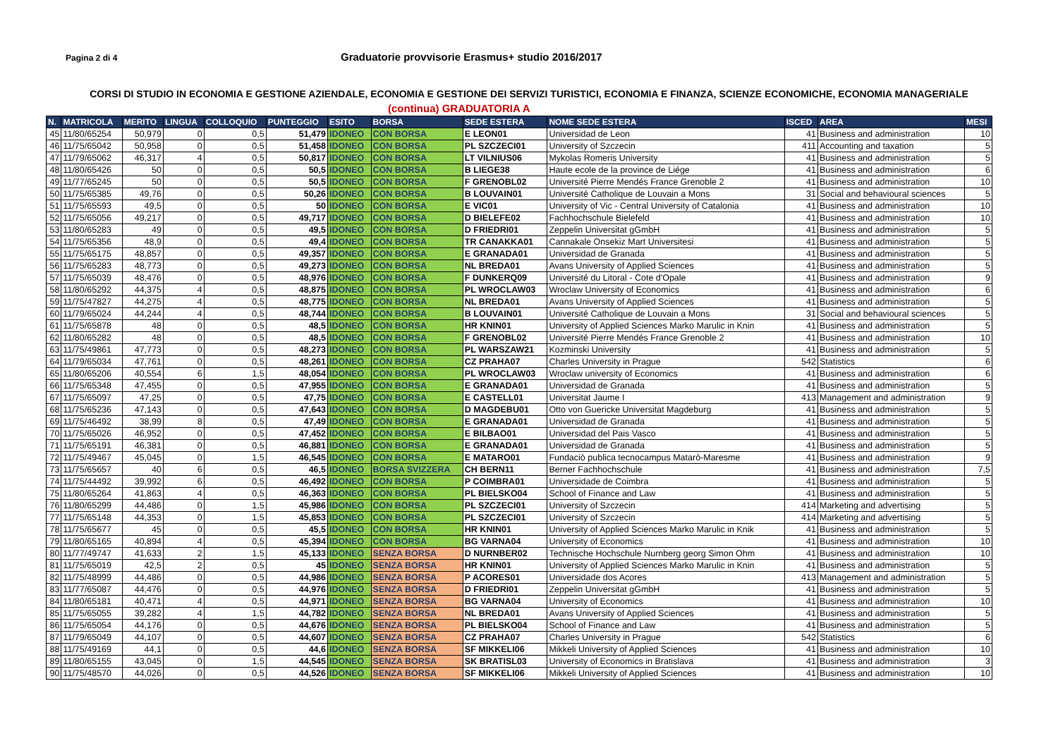Pagina 2 di 4
Graduatorie provvisorie Erasmus+ studio 2016/2017
CORSI DI STUDIO IN ECONOMIA E GESTIONE AZIENDALE, ECONOMIA E GESTIONE DEI SERVIZI TURISTICI, ECONOMIA E FINANZA, SCIENZE ECONOMICHE, ECONOMIA MANAGERIALE
(continua) GRADUATORIA A
| N. | MATRICOLA | MERITO | LINGUA | COLLOQUIO | PUNTEGGIO | ESITO | BORSA | SEDE ESTERA | NOME SEDE ESTERA | ISCED | AREA | MESI |
| --- | --- | --- | --- | --- | --- | --- | --- | --- | --- | --- | --- | --- |
| 45 | 11/80/65254 | 50,979 | 0 | 0,5 | 51,479 | IDONEO | CON BORSA | E LEON01 | Universidad de Leon | 41 | Business and administration | 10 |
| 46 | 11/75/65042 | 50,958 | 0 | 0,5 | 51,458 | IDONEO | CON BORSA | PL SZCZECI01 | University of Szczecin | 411 | Accounting and taxation | 5 |
| 47 | 11/79/65062 | 46,317 | 4 | 0,5 | 50,817 | IDONEO | CON BORSA | LT VILNIUS06 | Mykolas Romeris University | 41 | Business and administration | 5 |
| 48 | 11/80/65426 | 50 | 0 | 0,5 | 50,5 | IDONEO | CON BORSA | B LIEGE38 | Haute ecole de la province de Liége | 41 | Business and administration | 6 |
| 49 | 11/77/65245 | 50 | 0 | 0,5 | 50,5 | IDONEO | CON BORSA | F GRENOBL02 | Université Pierre Mendés France Grenoble 2 | 41 | Business and administration | 10 |
| 50 | 11/75/65385 | 49,76 | 0 | 0,5 | 50,26 | IDONEO | CON BORSA | B LOUVAIN01 | Université Catholique de Louvain a Mons | 31 | Social and behavioural sciences | 5 |
| 51 | 11/75/65593 | 49,5 | 0 | 0,5 | 50 | IDONEO | CON BORSA | E VIC01 | University of Vic - Central University of Catalonia | 41 | Business and administration | 10 |
| 52 | 11/75/65056 | 49,217 | 0 | 0,5 | 49,717 | IDONEO | CON BORSA | D BIELEFE02 | Fachhochschule Bielefeld | 41 | Business and administration | 10 |
| 53 | 11/80/65283 | 49 | 0 | 0,5 | 49,5 | IDONEO | CON BORSA | D FRIEDRI01 | Zeppelin Universitat gGmbH | 41 | Business and administration | 5 |
| 54 | 11/75/65356 | 48,9 | 0 | 0,5 | 49,4 | IDONEO | CON BORSA | TR CANAKKA01 | Cannakale Onsekiz Mart Universitesi | 41 | Business and administration | 5 |
| 55 | 11/75/65175 | 48,857 | 0 | 0,5 | 49,357 | IDONEO | CON BORSA | E GRANADA01 | Universidad de Granada | 41 | Business and administration | 5 |
| 56 | 11/75/65283 | 48,773 | 0 | 0,5 | 49,273 | IDONEO | CON BORSA | NL BREDA01 | Avans University of Applied Sciences | 41 | Business and administration | 5 |
| 57 | 11/75/65039 | 48,476 | 0 | 0,5 | 48,976 | IDONEO | CON BORSA | F DUNKERQ09 | Université du Litoral - Cote d'Opale | 41 | Business and administration | 9 |
| 58 | 11/80/65292 | 44,375 | 4 | 0,5 | 48,875 | IDONEO | CON BORSA | PL WROCLAW03 | Wroclaw University of Economics | 41 | Business and administration | 6 |
| 59 | 11/75/47827 | 44,275 | 4 | 0,5 | 48,775 | IDONEO | CON BORSA | NL BREDA01 | Avans University of Applied Sciences | 41 | Business and administration | 5 |
| 60 | 11/79/65024 | 44,244 | 4 | 0,5 | 48,744 | IDONEO | CON BORSA | B LOUVAIN01 | Université Catholique de Louvain a Mons | 31 | Social and behavioural sciences | 5 |
| 61 | 11/75/65878 | 48 | 0 | 0,5 | 48,5 | IDONEO | CON BORSA | HR KNIN01 | University of Applied Sciences Marko Marulic in Knin | 41 | Business and administration | 5 |
| 62 | 11/80/65282 | 48 | 0 | 0,5 | 48,5 | IDONEO | CON BORSA | F GRENOBL02 | Université Pierre Mendés France Grenoble 2 | 41 | Business and administration | 10 |
| 63 | 11/75/49861 | 47,773 | 0 | 0,5 | 48,273 | IDONEO | CON BORSA | PL WARSZAW21 | Kozminski University | 41 | Business and administration | 5 |
| 64 | 11/79/65034 | 47,761 | 0 | 0,5 | 48,261 | IDONEO | CON BORSA | CZ PRAHA07 | Charles University in Prague | 542 | Statistics | 6 |
| 65 | 11/80/65206 | 40,554 | 6 | 1,5 | 48,054 | IDONEO | CON BORSA | PL WROCLAW03 | Wroclaw university of Economics | 41 | Business and administration | 6 |
| 66 | 11/75/65348 | 47,455 | 0 | 0,5 | 47,955 | IDONEO | CON BORSA | E GRANADA01 | Universidad de Granada | 41 | Business and administration | 5 |
| 67 | 11/75/65097 | 47,25 | 0 | 0,5 | 47,75 | IDONEO | CON BORSA | E CASTELL01 | Universitat Jaume I | 413 | Management and administration | 9 |
| 68 | 11/75/65236 | 47,143 | 0 | 0,5 | 47,643 | IDONEO | CON BORSA | D MAGDEBU01 | Otto von Guericke Universitat Magdeburg | 41 | Business and administration | 5 |
| 69 | 11/75/46492 | 38,99 | 8 | 0,5 | 47,49 | IDONEO | CON BORSA | E GRANADA01 | Universidad de Granada | 41 | Business and administration | 5 |
| 70 | 11/75/65026 | 46,952 | 0 | 0,5 | 47,452 | IDONEO | CON BORSA | E BILBAO01 | Universidad del Pais Vasco | 41 | Business and administration | 5 |
| 71 | 11/75/65191 | 46,381 | 0 | 0,5 | 46,881 | IDONEO | CON BORSA | E GRANADA01 | Universidad de Granada | 41 | Business and administration | 5 |
| 72 | 11/75/49467 | 45,045 | 0 | 1,5 | 46,545 | IDONEO | CON BORSA | E MATARO01 | Fundaciò publica tecnocampus Matarò-Maresme | 41 | Business and administration | 9 |
| 73 | 11/75/65657 | 40 | 6 | 0,5 | 46,5 | IDONEO | BORSA SVIZZERA | CH BERN11 | Berner Fachhochschule | 41 | Business and administration | 7,5 |
| 74 | 11/75/44492 | 39,992 | 6 | 0,5 | 46,492 | IDONEO | CON BORSA | P COIMBRA01 | Universidade de Coimbra | 41 | Business and administration | 5 |
| 75 | 11/80/65264 | 41,863 | 4 | 0,5 | 46,363 | IDONEO | CON BORSA | PL BIELSKO04 | School of Finance and Law | 41 | Business and administration | 5 |
| 76 | 11/80/65299 | 44,486 | 0 | 1,5 | 45,986 | IDONEO | CON BORSA | PL SZCZECI01 | University of Szczecin | 414 | Marketing and advertising | 5 |
| 77 | 11/75/65148 | 44,353 | 0 | 1,5 | 45,853 | IDONEO | CON BORSA | PL SZCZECI01 | University of Szczecin | 414 | Marketing and advertising | 5 |
| 78 | 11/75/65677 | 45 | 0 | 0,5 | 45,5 | IDONEO | CON BORSA | HR KNIN01 | University of Applied Sciences Marko Marulic in Knik | 41 | Business and administration | 5 |
| 79 | 11/80/65165 | 40,894 | 4 | 0,5 | 45,394 | IDONEO | CON BORSA | BG VARNA04 | University of Economics | 41 | Business and administration | 10 |
| 80 | 11/77/49747 | 41,633 | 2 | 1,5 | 45,133 | IDONEO | SENZA BORSA | D NURNBER02 | Technische Hochschule Nurnberg georg Simon Ohm | 41 | Business and administration | 10 |
| 81 | 11/75/65019 | 42,5 | 2 | 0,5 | 45 | IDONEO | SENZA BORSA | HR KNIN01 | University of Applied Sciences Marko Marulic in Knin | 41 | Business and administration | 5 |
| 82 | 11/75/48999 | 44,486 | 0 | 0,5 | 44,986 | IDONEO | SENZA BORSA | P ACORES01 | Universidade dos Acores | 413 | Management and administration | 5 |
| 83 | 11/77/65087 | 44,476 | 0 | 0,5 | 44,976 | IDONEO | SENZA BORSA | D FRIEDRI01 | Zeppelin Universitat gGmbH | 41 | Business and administration | 5 |
| 84 | 11/80/65181 | 40,471 | 4 | 0,5 | 44,971 | IDONEO | SENZA BORSA | BG VARNA04 | University of Economics | 41 | Business and administration | 10 |
| 85 | 11/75/65055 | 39,282 | 4 | 1,5 | 44,782 | IDONEO | SENZA BORSA | NL BREDA01 | Avans University of Applied Sciences | 41 | Business and administration | 5 |
| 86 | 11/75/65054 | 44,176 | 0 | 0,5 | 44,676 | IDONEO | SENZA BORSA | PL BIELSKO04 | School of Finance and Law | 41 | Business and administration | 5 |
| 87 | 11/79/65049 | 44,107 | 0 | 0,5 | 44,607 | IDONEO | SENZA BORSA | CZ PRAHA07 | Charles University in Prague | 542 | Statistics | 6 |
| 88 | 11/75/49169 | 44,1 | 0 | 0,5 | 44,6 | IDONEO | SENZA BORSA | SF MIKKELI06 | Mikkeli University of Applied Sciences | 41 | Business and administration | 10 |
| 89 | 11/80/65155 | 43,045 | 0 | 1,5 | 44,545 | IDONEO | SENZA BORSA | SK BRATISL03 | University of Economics in Bratislava | 41 | Business and administration | 3 |
| 90 | 11/75/48570 | 44,026 | 0 | 0,5 | 44,526 | IDONEO | SENZA BORSA | SF MIKKELI06 | Mikkeli University of Applied Sciences | 41 | Business and administration | 10 |